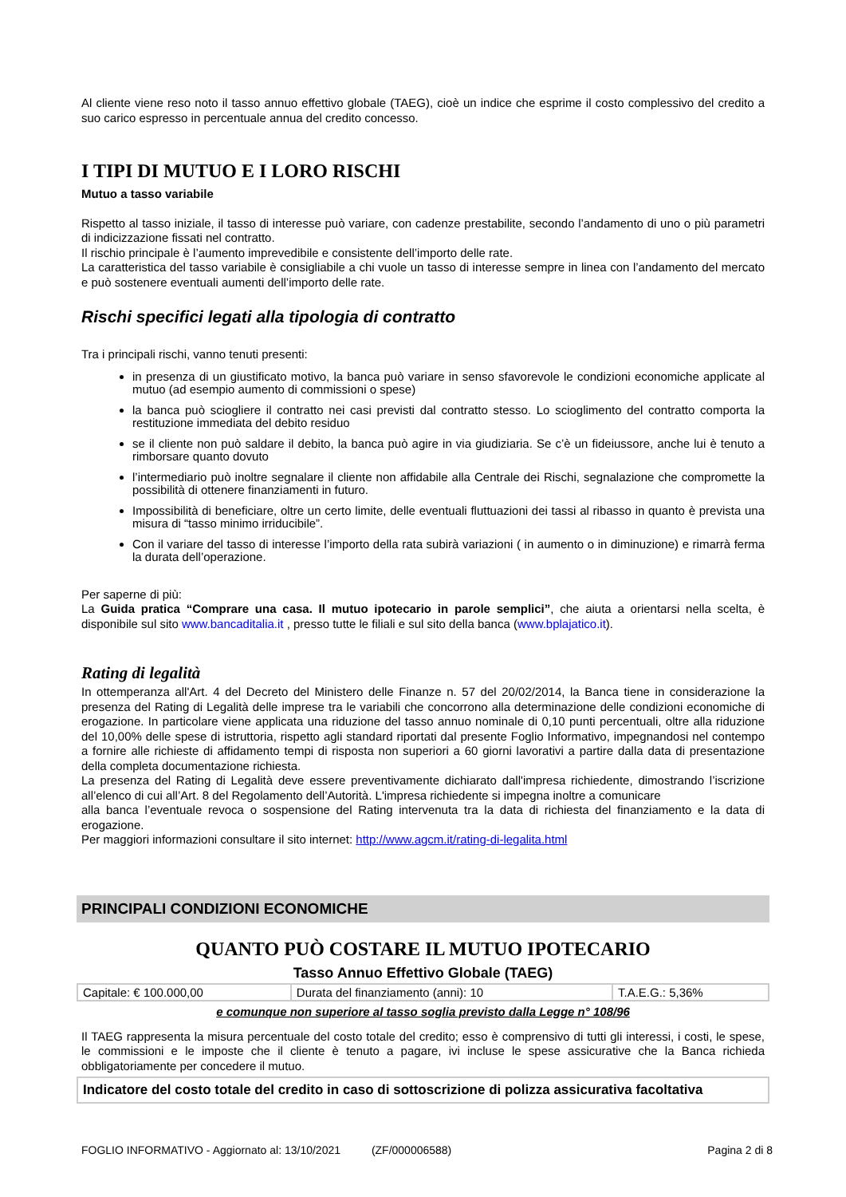Al cliente viene reso noto il tasso annuo effettivo globale (TAEG), cioè un indice che esprime il costo complessivo del credito a suo carico espresso in percentuale annua del credito concesso.
I TIPI DI MUTUO E I LORO RISCHI
Mutuo a tasso variabile
Rispetto al tasso iniziale, il tasso di interesse può variare, con cadenze prestabilite, secondo l’andamento di uno o più parametri di indicizzazione fissati nel contratto.
Il rischio principale è l’aumento imprevedibile e consistente dell’importo delle rate.
La caratteristica del tasso variabile è consigliabile a chi vuole un tasso di interesse sempre in linea con l’andamento del mercato e può sostenere eventuali aumenti dell’importo delle rate.
Rischi specifici legati alla tipologia di contratto
Tra i principali rischi, vanno tenuti presenti:
in presenza di un giustificato motivo, la banca può variare in senso sfavorevole le condizioni economiche applicate al mutuo (ad esempio aumento di commissioni o spese)
la banca può sciogliere il contratto nei casi previsti dal contratto stesso. Lo scioglimento del contratto comporta la restituzione immediata del debito residuo
se il cliente non può saldare il debito, la banca può agire in via giudiziaria. Se c’è un fideiussore, anche lui è tenuto a rimborsare quanto dovuto
l’intermediario può inoltre segnalare il cliente non affidabile alla Centrale dei Rischi, segnalazione che compromette la possibilità di ottenere finanziamenti in futuro.
Impossibilità di beneficiare, oltre un certo limite, delle eventuali fluttuazioni dei tassi al ribasso in quanto è prevista una misura di “tasso minimo irriducibile”.
Con il variare del tasso di interesse l’importo della rata subirà variazioni ( in aumento o in diminuzione) e rimarrà ferma la durata dell’operazione.
Per saperne di più:
La Guida pratica “Comprare una casa. Il mutuo ipotecario in parole semplici”, che aiuta a orientarsi nella scelta, è disponibile sul sito www.bancaditalia.it , presso tutte le filiali e sul sito della banca (www.bplajatico.it).
Rating di legalità
In ottemperanza all'Art. 4 del Decreto del Ministero delle Finanze n. 57 del 20/02/2014, la Banca tiene in considerazione la presenza del Rating di Legalità delle imprese tra le variabili che concorrono alla determinazione delle condizioni economiche di erogazione. In particolare viene applicata una riduzione del tasso annuo nominale di 0,10 punti percentuali, oltre alla riduzione del 10,00% delle spese di istruttoria, rispetto agli standard riportati dal presente Foglio Informativo, impegnandosi nel contempo a fornire alle richieste di affidamento tempi di risposta non superiori a 60 giorni lavorativi a partire dalla data di presentazione della completa documentazione richiesta.
La presenza del Rating di Legalità deve essere preventivamente dichiarato dall'impresa richiedente, dimostrando l’iscrizione all’elenco di cui all’Art. 8 del Regolamento dell’Autorità. L'impresa richiedente si impegna inoltre a comunicare
alla banca l’eventuale revoca o sospensione del Rating intervenuta tra la data di richiesta del finanziamento e la data di erogazione.
Per maggiori informazioni consultare il sito internet: http://www.agcm.it/rating-di-legalita.html
PRINCIPALI CONDIZIONI ECONOMICHE
QUANTO PUÒ COSTARE IL MUTUO IPOTECARIO
Tasso Annuo Effettivo Globale (TAEG)
| Capitale: € 100.000,00 | Durata del finanziamento (anni): 10 | T.A.E.G.: 5,36% |
e comunque non superiore al tasso soglia previsto dalla Legge n° 108/96
Il TAEG rappresenta la misura percentuale del costo totale del credito; esso è comprensivo di tutti gli interessi, i costi, le spese, le commissioni e le imposte che il cliente è tenuto a pagare, ivi incluse le spese assicurative che la Banca richieda obbligatoriamente per concedere il mutuo.
| Indicatore del costo totale del credito in caso di sottoscrizione di polizza assicurativa facoltativa |
FOGLIO INFORMATIVO - Aggiornato al: 13/10/2021 (ZF/000006588) Pagina 2 di 8